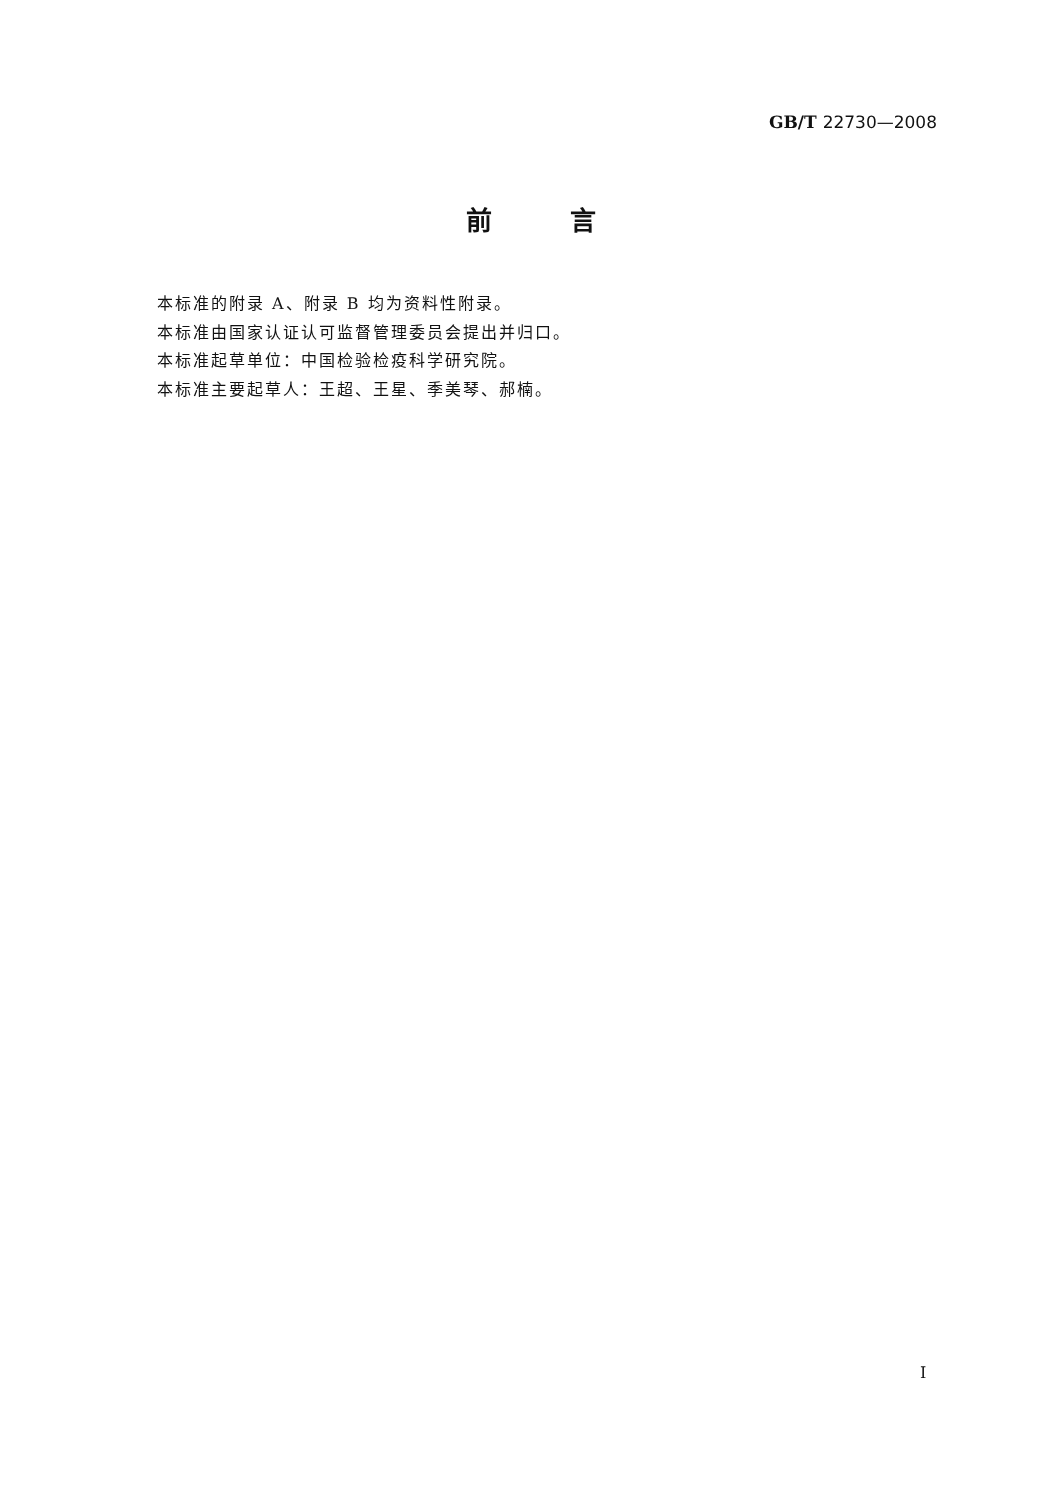GB/T 22730—2008
前   言
本标准的附录 A、附录 B 均为资料性附录。
本标准由国家认证认可监督管理委员会提出并归口。
本标准起草单位：中国检验检疫科学研究院。
本标准主要起草人：王超、王星、季美琴、郝楠。
I